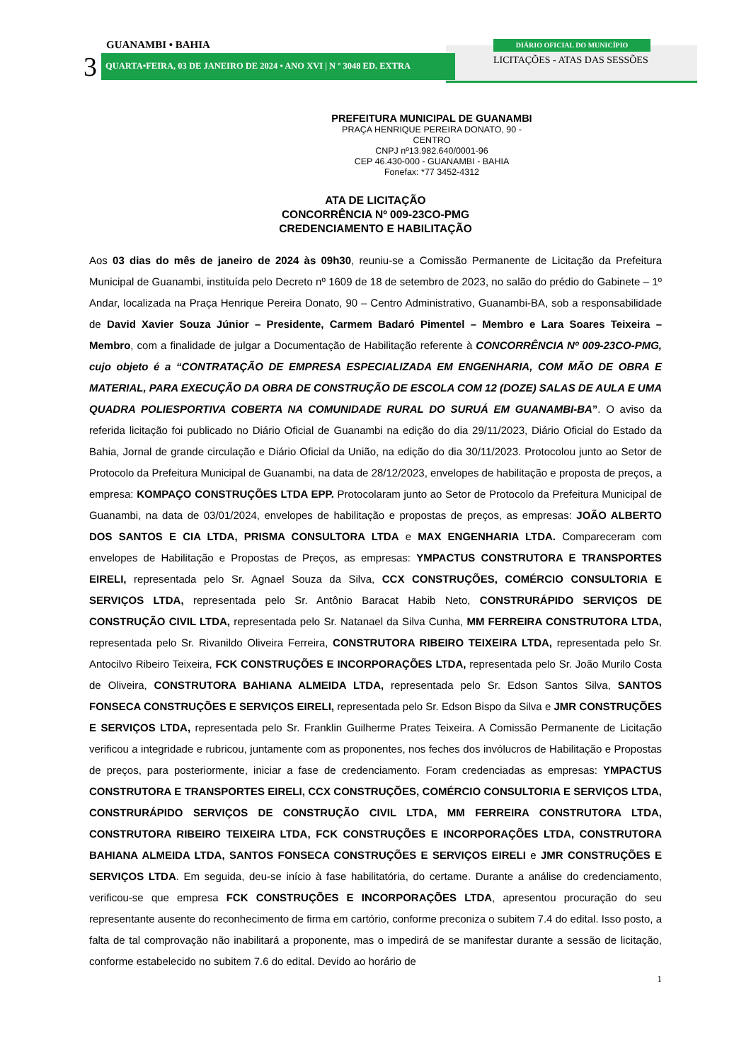GUANAMBI • BAHIA
3 QUARTA•FEIRA, 03 DE JANEIRO DE 2024 • ANO XVI | N º 3048 ED. EXTRA
DIÁRIO OFICIAL DO MUNICÍPIO
LICITAÇÕES - ATAS DAS SESSÕES
PREFEITURA MUNICIPAL DE GUANAMBI
PRAÇA HENRIQUE PEREIRA DONATO, 90 - CENTRO
CNPJ nº13.982.640/0001-96
CEP 46.430-000 - GUANAMBI - BAHIA
Fonefax: *77 3452-4312
ATA DE LICITAÇÃO
CONCORRÊNCIA Nº 009-23CO-PMG
CREDENCIAMENTO E HABILITAÇÃO
Aos 03 dias do mês de janeiro de 2024 às 09h30, reuniu-se a Comissão Permanente de Licitação da Prefeitura Municipal de Guanambi, instituída pelo Decreto nº 1609 de 18 de setembro de 2023, no salão do prédio do Gabinete – 1º Andar, localizada na Praça Henrique Pereira Donato, 90 – Centro Administrativo, Guanambi-BA, sob a responsabilidade de David Xavier Souza Júnior – Presidente, Carmem Badaró Pimentel – Membro e Lara Soares Teixeira – Membro, com a finalidade de julgar a Documentação de Habilitação referente à CONCORRÊNCIA Nº 009-23CO-PMG, cujo objeto é a “CONTRATAÇÃO DE EMPRESA ESPECIALIZADA EM ENGENHARIA, COM MÃO DE OBRA E MATERIAL, PARA EXECUÇÃO DA OBRA DE CONSTRUÇÃO DE ESCOLA COM 12 (DOZE) SALAS DE AULA E UMA QUADRA POLIESPORTIVA COBERTA NA COMUNIDADE RURAL DO SURUÁ EM GUANAMBI-BA”. O aviso da referida licitação foi publicado no Diário Oficial de Guanambi na edição do dia 29/11/2023, Diário Oficial do Estado da Bahia, Jornal de grande circulação e Diário Oficial da União, na edição do dia 30/11/2023. Protocolou junto ao Setor de Protocolo da Prefeitura Municipal de Guanambi, na data de 28/12/2023, envelopes de habilitação e proposta de preços, a empresa: KOMPAÇO CONSTRUÇÕES LTDA EPP. Protocolaram junto ao Setor de Protocolo da Prefeitura Municipal de Guanambi, na data de 03/01/2024, envelopes de habilitação e propostas de preços, as empresas: JOÃO ALBERTO DOS SANTOS E CIA LTDA, PRISMA CONSULTORA LTDA e MAX ENGENHARIA LTDA. Compareceram com envelopes de Habilitação e Propostas de Preços, as empresas: YMPACTUS CONSTRUTORA E TRANSPORTES EIRELI, representada pelo Sr. Agnael Souza da Silva, CCX CONSTRUÇÕES, COMÉRCIO CONSULTORIA E SERVIÇOS LTDA, representada pelo Sr. Antônio Baracat Habib Neto, CONSTRURÁPIDO SERVIÇOS DE CONSTRUÇÃO CIVIL LTDA, representada pelo Sr. Natanael da Silva Cunha, MM FERREIRA CONSTRUTORA LTDA, representada pelo Sr. Rivanildo Oliveira Ferreira, CONSTRUTORA RIBEIRO TEIXEIRA LTDA, representada pelo Sr. Antocilvo Ribeiro Teixeira, FCK CONSTRUÇÕES E INCORPORAÇÕES LTDA, representada pelo Sr. João Murilo Costa de Oliveira, CONSTRUTORA BAHIANA ALMEIDA LTDA, representada pelo Sr. Edson Santos Silva, SANTOS FONSECA CONSTRUÇÕES E SERVIÇOS EIRELI, representada pelo Sr. Edson Bispo da Silva e JMR CONSTRUÇÕES E SERVIÇOS LTDA, representada pelo Sr. Franklin Guilherme Prates Teixeira. A Comissão Permanente de Licitação verificou a integridade e rubricou, juntamente com as proponentes, nos feches dos invólucros de Habilitação e Propostas de preços, para posteriormente, iniciar a fase de credenciamento. Foram credenciadas as empresas: YMPACTUS CONSTRUTORA E TRANSPORTES EIRELI, CCX CONSTRUÇÕES, COMÉRCIO CONSULTORIA E SERVIÇOS LTDA, CONSTRURÁPIDO SERVIÇOS DE CONSTRUÇÃO CIVIL LTDA, MM FERREIRA CONSTRUTORA LTDA, CONSTRUTORA RIBEIRO TEIXEIRA LTDA, FCK CONSTRUÇÕES E INCORPORAÇÕES LTDA, CONSTRUTORA BAHIANA ALMEIDA LTDA, SANTOS FONSECA CONSTRUÇÕES E SERVIÇOS EIRELI e JMR CONSTRUÇÕES E SERVIÇOS LTDA. Em seguida, deu-se início à fase habilitatória, do certame. Durante a análise do credenciamento, verificou-se que empresa FCK CONSTRUÇÕES E INCORPORAÇÕES LTDA, apresentou procuração do seu representante ausente do reconhecimento de firma em cartório, conforme preconiza o subitem 7.4 do edital. Isso posto, a falta de tal comprovação não inabilitará a proponente, mas o impedirá de se manifestar durante a sessão de licitação, conforme estabelecido no subitem 7.6 do edital. Devido ao horário de
1